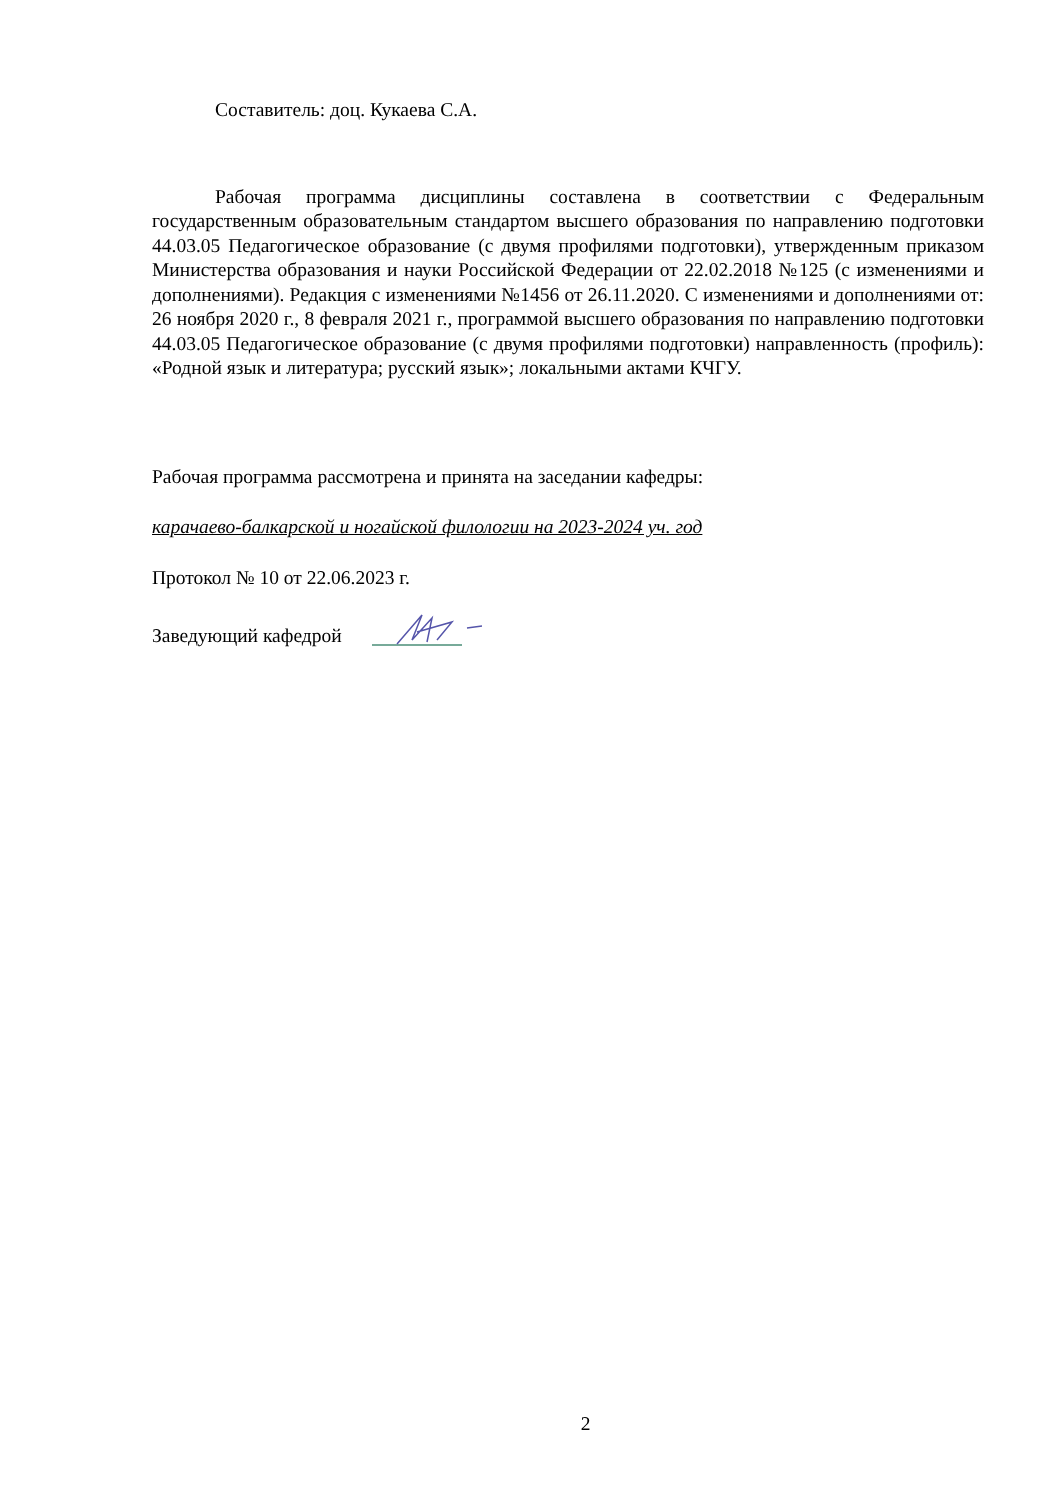Составитель: доц. Кукаева С.А.
Рабочая программа дисциплины составлена в соответствии с Федеральным государственным образовательным стандартом высшего образования по направлению подготовки 44.03.05 Педагогическое образование (с двумя профилями подготовки), утвержденным приказом Министерства образования и науки Российской Федерации от 22.02.2018 №125 (с изменениями и дополнениями). Редакция с изменениями №1456 от 26.11.2020. С изменениями и дополнениями от: 26 ноября 2020 г., 8 февраля 2021 г., программой высшего образования по направлению подготовки 44.03.05 Педагогическое образование (с двумя профилями подготовки) направленность (профиль): «Родной язык и литература; русский язык»; локальными актами КЧГУ.
Рабочая программа рассмотрена и принята на заседании кафедры:
карачаево-балкарской и ногайской филологии на 2023-2024 уч. год
Протокол № 10 от 22.06.2023 г.
Заведующий кафедрой
2